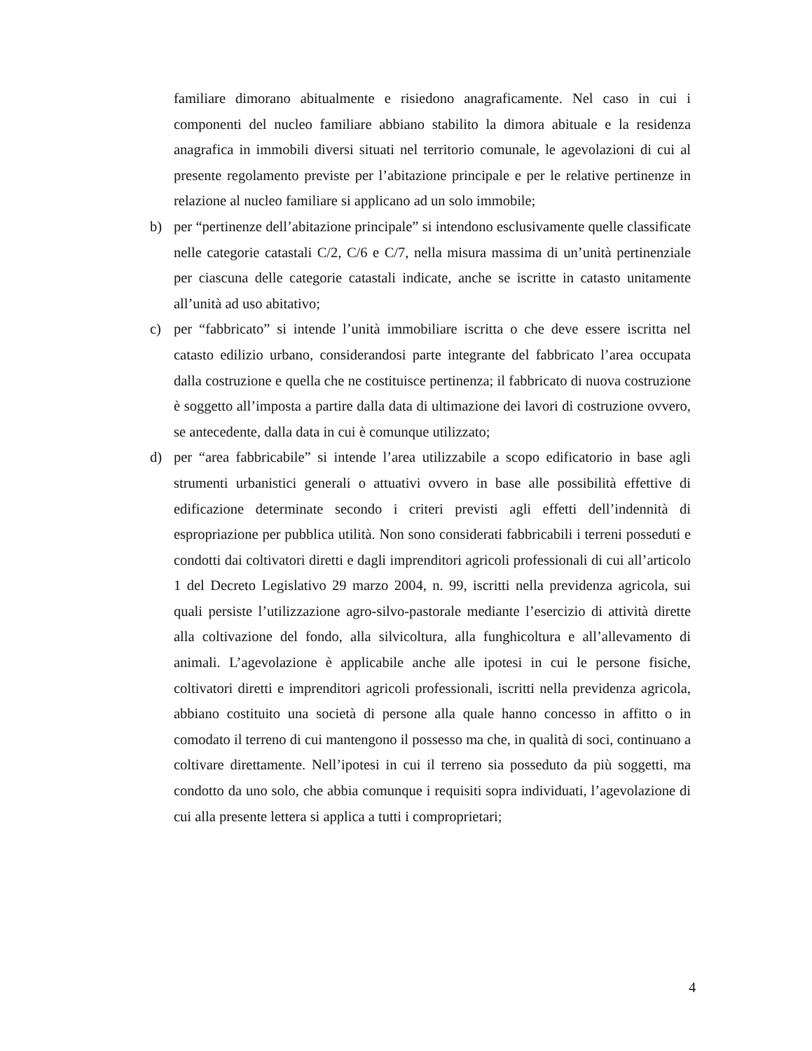familiare dimorano abitualmente e risiedono anagraficamente. Nel caso in cui i componenti del nucleo familiare abbiano stabilito la dimora abituale e la residenza anagrafica in immobili diversi situati nel territorio comunale, le agevolazioni di cui al presente regolamento previste per l’abitazione principale e per le relative pertinenze in relazione al nucleo familiare si applicano ad un solo immobile;
b) per “pertinenze dell’abitazione principale” si intendono esclusivamente quelle classificate nelle categorie catastali C/2, C/6 e C/7, nella misura massima di un’unità pertinenziale per ciascuna delle categorie catastali indicate, anche se iscritte in catasto unitamente all’unità ad uso abitativo;
c) per “fabbricato” si intende l’unità immobiliare iscritta o che deve essere iscritta nel catasto edilizio urbano, considerandosi parte integrante del fabbricato l’area occupata dalla costruzione e quella che ne costituisce pertinenza; il fabbricato di nuova costruzione è soggetto all’imposta a partire dalla data di ultimazione dei lavori di costruzione ovvero, se antecedente, dalla data in cui è comunque utilizzato;
d) per “area fabbricabile” si intende l’area utilizzabile a scopo edificatorio in base agli strumenti urbanistici generali o attuativi ovvero in base alle possibilità effettive di edificazione determinate secondo i criteri previsti agli effetti dell’indennità di espropriazione per pubblica utilità. Non sono considerati fabbricabili i terreni posseduti e condotti dai coltivatori diretti e dagli imprenditori agricoli professionali di cui all’articolo 1 del Decreto Legislativo 29 marzo 2004, n. 99, iscritti nella previdenza agricola, sui quali persiste l’utilizzazione agro-silvo-pastorale mediante l’esercizio di attività dirette alla coltivazione del fondo, alla silvicoltura, alla funghicoltura e all’allevamento di animali. L’agevolazione è applicabile anche alle ipotesi in cui le persone fisiche, coltivatori diretti e imprenditori agricoli professionali, iscritti nella previdenza agricola, abbiano costituito una società di persone alla quale hanno concesso in affitto o in comodato il terreno di cui mantengono il possesso ma che, in qualità di soci, continuano a coltivare direttamente. Nell’ipotesi in cui il terreno sia posseduto da più soggetti, ma condotto da uno solo, che abbia comunque i requisiti sopra individuati, l’agevolazione di cui alla presente lettera si applica a tutti i comproprietari;
4